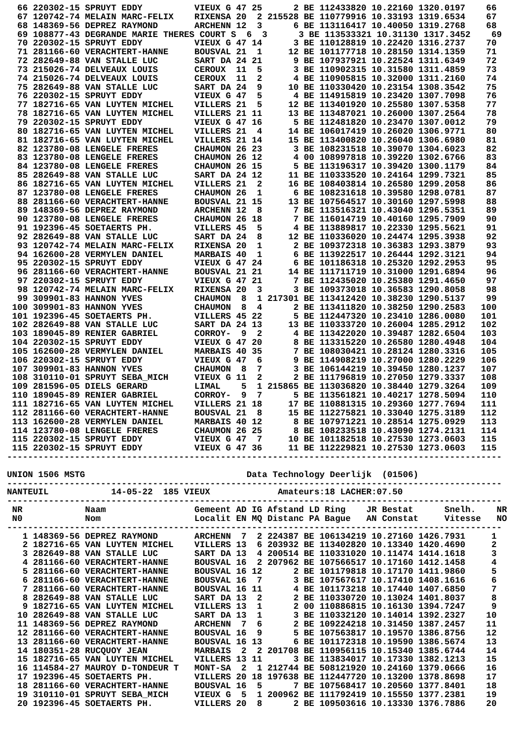66 220302-15 SPRUYT EDDY          VIEUX G 47 25      2 BE 112433820 10.22160 1320.0197    66
  67 120742-74 MELAIN MARC-FELIX    RIXENSA 20  2 215528 BE 110779916 10.33193 1319.6534    67
  68 148369-56 DEPREZ RAYMOND       ARCHENN 12  3      6 BE 113116417 10.40050 1319.2768    68
  69 108877-43 DEGRANDE MARIE THERES COURT S  6  3      3 BE 113533321 10.31130 1317.3452    69
  70 220302-15 SPRUYT EDDY          VIEUX G 47 14      3 BE 110128819 10.22420 1316.2737    70
  71 281166-60 VERACHTERT-HANNE     BOUSVAL 21  1     12 BE 101177718 10.28150 1314.1359    71
  72 282649-88 VAN STALLE LUC       SART DA 24 21      9 BE 107937921 10.22524 1311.6349    72
  73 215026-74 DELVEAUX LOUIS       CEROUX  11  5      3 BE 110902315 10.31580 1311.4859    73
  74 215026-74 DELVEAUX LOUIS       CEROUX  11  2      4 BE 110905815 10.32000 1311.2160    74
  75 282649-88 VAN STALLE LUC       SART DA 24  9     10 BE 110330420 10.23154 1308.3542    75
  76 220302-15 SPRUYT EDDY          VIEUX G 47  5      4 BE 114915819 10.23420 1307.7098    76
  77 182716-65 VAN LUYTEN MICHEL    VILLERS 21  5     12 BE 113401920 10.25580 1307.5358    77
  78 182716-65 VAN LUYTEN MICHEL    VILLERS 21 11     13 BE 113487021 10.26000 1307.2564    78
  79 220302-15 SPRUYT EDDY          VIEUX G 47 16      5 BE 112481820 10.23470 1307.0012    79
  80 182716-65 VAN LUYTEN MICHEL    VILLERS 21  4     14 BE 106017419 10.26020 1306.9771    80
  81 182716-65 VAN LUYTEN MICHEL    VILLERS 21 14     15 BE 113400820 10.26040 1306.6980    81
  82 123780-08 LENGELE FRERES       CHAUMON 26 23      3 BE 108231518 10.39070 1304.6023    82
  83 123780-08 LENGELE FRERES       CHAUMON 26 12      4 00 108997818 10.39220 1302.6766    83
  84 123780-08 LENGELE FRERES       CHAUMON 26 15      5 BE 113196317 10.39420 1300.1179    84
  85 282649-88 VAN STALLE LUC       SART DA 24 12     11 BE 110333520 10.24164 1299.7321    85
  86 182716-65 VAN LUYTEN MICHEL    VILLERS 21  2     16 BE 108403814 10.26580 1299.2058    86
  87 123780-08 LENGELE FRERES       CHAUMON 26  1      6 BE 108231618 10.39580 1298.0781    87
  88 281166-60 VERACHTERT-HANNE     BOUSVAL 21 15     13 BE 107564517 10.30160 1297.5998    88
  89 148369-56 DEPREZ RAYMOND       ARCHENN 12  8      7 BE 113516321 10.43040 1296.5351    89
  90 123780-08 LENGELE FRERES       CHAUMON 26 18      7 BE 116014719 10.40160 1295.7909    90
  91 192396-45 SOETAERTS PH.        VILLERS 45  5      4 BE 113889817 10.22330 1295.5621    91
  92 282649-88 VAN STALLE LUC       SART DA 24  8     12 BE 110336020 10.24474 1295.3938    92
  93 120742-74 MELAIN MARC-FELIX    RIXENSA 20  1      2 BE 109372318 10.36383 1293.3879    93
  94 162600-28 VERMYLEN DANIEL      MARBAIS 40  1      6 BE 113922517 10.26444 1292.3121    94
  95 220302-15 SPRUYT EDDY          VIEUX G 47 24      6 BE 101186318 10.25320 1292.2953    95
  96 281166-60 VERACHTERT-HANNE     BOUSVAL 21 21     14 BE 111711719 10.31000 1291.6894    96
  97 220302-15 SPRUYT EDDY          VIEUX G 47 21      7 BE 112435020 10.25380 1291.4650    97
  98 120742-74 MELAIN MARC-FELIX    RIXENSA 20  3      3 BE 109373018 10.36583 1290.8058    98
  99 309901-83 HANNON YVES          CHAUMON  8  1 217301 BE 113412420 10.38230 1290.5137    99
 100 309901-83 HANNON YVES          CHAUMON  8  4      2 BE 113411820 10.38250 1290.2583   100
 101 192396-45 SOETAERTS PH.        VILLERS 45 22      5 BE 112447320 10.23410 1286.0080   101
 102 282649-88 VAN STALLE LUC       SART DA 24 13     13 BE 110333720 10.26004 1285.2912   102
 103 189045-89 RENIER GABRIEL       CORROY-  9  2      4 BE 113422020 10.39487 1282.6504   103
 104 220302-15 SPRUYT EDDY          VIEUX G 47 20      8 BE 113315220 10.26580 1280.4948   104
 105 162600-28 VERMYLEN DANIEL      MARBAIS 40 35      7 BE 108030421 10.28124 1280.3316   105
 106 220302-15 SPRUYT EDDY          VIEUX G 47  6      9 BE 114908219 10.27000 1280.2229   106
 107 309901-83 HANNON YVES          CHAUMON  8  7      3 BE 106144219 10.39450 1280.1237   107
 108 310110-01 SPRUYT SEBA_MICH     VIEUX G 11  2      2 BE 111796819 10.27050 1279.3337   108
 109 281596-05 DIELS GERARD         LIMAL    5  1 215865 BE 113036820 10.38440 1279.3264   109
 110 189045-89 RENIER GABRIEL       CORROY-  9  7      5 BE 113561821 10.40217 1278.5094   110
 111 182716-65 VAN LUYTEN MICHEL    VILLERS 21 18     17 BE 110881315 10.29360 1277.7694   111
 112 281166-60 VERACHTERT-HANNE     BOUSVAL 21  8     15 BE 112275821 10.33040 1275.3189   112
 113 162600-28 VERMYLEN DANIEL      MARBAIS 40 12      8 BE 107971221 10.28514 1275.0929   113
 114 123780-08 LENGELE FRERES       CHAUMON 26 25      8 BE 108233518 10.43090 1274.2131   114
 115 220302-15 SPRUYT EDDY          VIEUX G 47  7     10 BE 101182518 10.27530 1273.0603   115
 115 220302-15 SPRUYT EDDY          VIEUX G 47 36     11 BE 112229821 10.27530 1273.0603   115
-----------------------------------------------------------------------------------------------

UNION 1506 MSTG                               Data Technology Deerlijk  (01506)
-----------------------------------------------------------------------------------------------
NANTEUIL            14-05-22  185 VIEUX             Amateurs:18 LACHER:07.50
-----------------------------------------------------------------------------------------------
 NR            Naam                 Gemeent AD IG Afstand LD Ring    JR Bestat      Snelh.    NR
 N0            Nom                  Localit EN MQ Distanc PA Bague   AN Constat     Vitesse   NO
-----------------------------------------------------------------------------------------------
   1 148369-56 DEPREZ RAYMOND       ARCHENN  7  2 224387 BE 106134219 10.27160 1426.7931     1
   2 182716-65 VAN LUYTEN MICHEL    VILLERS 13  6 203932 BE 113402820 10.13340 1420.4690     2
   3 282649-88 VAN STALLE LUC       SART DA 13  4 200514 BE 110331020 10.11474 1414.1618     3
   4 281166-60 VERACHTERT-HANNE     BOUSVAL 16  2 207962 BE 107566517 10.17160 1412.1458     4
   5 281166-60 VERACHTERT-HANNE     BOUSVAL 16 12      2 BE 101179818 10.17170 1411.9860     5
   6 281166-60 VERACHTERT-HANNE     BOUSVAL 16  7      3 BE 107567617 10.17410 1408.1616     6
   7 281166-60 VERACHTERT-HANNE     BOUSVAL 16 11      4 BE 101173218 10.17440 1407.6850     7
   8 282649-88 VAN STALLE LUC       SART DA 13  2      2 BE 110330720 10.13024 1401.8037     8
   9 182716-65 VAN LUYTEN MICHEL    VILLERS 13  1      2 00 110886815 10.16130 1394.7247     9
  10 282649-88 VAN STALLE LUC       SART DA 13  1      3 BE 110332120 10.14014 1392.2327    10
  11 148369-56 DEPREZ RAYMOND       ARCHENN  7  6      2 BE 109224218 10.31450 1387.2457    11
  12 281166-60 VERACHTERT-HANNE     BOUSVAL 16  9      5 BE 107563817 10.19570 1386.8756    12
  13 281166-60 VERACHTERT-HANNE     BOUSVAL 16 13      6 BE 101172318 10.19590 1386.5674    13
  14 180351-28 RUCQUOY JEAN         MARBAIS  2  2 201708 BE 110956115 10.15340 1385.6744    14
  15 182716-65 VAN LUYTEN MICHEL    VILLERS 13 11      3 BE 113834017 10.17330 1382.1213    15
  16 114584-27 MAUROY D-TONDEUR T   MONT-SA  2  1 212744 BE 508121920 10.24160 1379.0666    16
  17 192396-45 SOETAERTS PH.        VILLERS 20 18 197638 BE 112447720 10.13200 1378.8698    17
  18 281166-60 VERACHTERT-HANNE     BOUSVAL 16  5      7 BE 107568417 10.20560 1377.8401    18
  19 310110-01 SPRUYT SEBA_MICH     VIEUX G  5  1 200962 BE 111792419 10.15550 1377.2381    19
  20 192396-45 SOETAERTS PH.        VILLERS 20  8      2 BE 109503616 10.13330 1376.7886    20